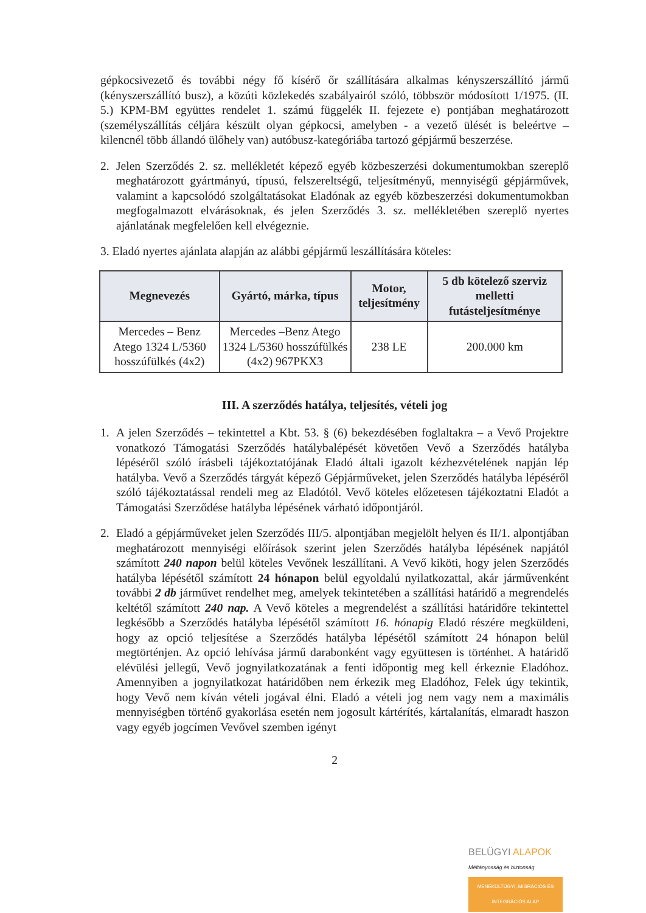gépkocsivezető és további négy fő kísérő őr szállítására alkalmas kényszerszállító jármű (kényszerszállító busz), a közúti közlekedés szabályairól szóló, többször módosított 1/1975. (II. 5.) KPM-BM együttes rendelet 1. számú függelék II. fejezete e) pontjában meghatározott (személyszállítás céljára készült olyan gépkocsi, amelyben - a vezető ülését is beleértve – kilencnél több állandó ülőhely van) autóbusz-kategóriába tartozó gépjármű beszerzése.
2. Jelen Szerződés 2. sz. mellékletét képező egyéb közbeszerzési dokumentumokban szereplő meghatározott gyártmányú, típusú, felszereltségű, teljesítményű, mennyiségű gépjárművek, valamint a kapcsolódó szolgáltatásokat Eladónak az egyéb közbeszerzési dokumentumokban megfogalmazott elvárásoknak, és jelen Szerződés 3. sz. mellékletében szereplő nyertes ajánlatának megfelelően kell elvégeznie.
3. Eladó nyertes ajánlata alapján az alábbi gépjármű leszállítására köteles:
| Megnevezés | Gyártó, márka, típus | Motor, teljesítmény | 5 db kötelező szerviz melletti futásteljesítménye |
| --- | --- | --- | --- |
| Mercedes – Benz Atego 1324 L/5360 hosszúfülkés (4x2) | Mercedes –Benz Atego 1324 L/5360 hosszúfülkés (4x2) 967PKX3 | 238 LE | 200.000 km |
III. A szerződés hatálya, teljesítés, vételi jog
1. A jelen Szerződés – tekintettel a Kbt. 53. § (6) bekezdésében foglaltakra – a Vevő Projektre vonatkozó Támogatási Szerződés hatálybalépését követően Vevő a Szerződés hatályba lépéséről szóló írásbeli tájékoztatójának Eladó általi igazolt kézhezvételének napján lép hatályba. Vevő a Szerződés tárgyát képező Gépjárműveket, jelen Szerződés hatályba lépéséről szóló tájékoztatással rendeli meg az Eladótól. Vevő köteles előzetesen tájékoztatni Eladót a Támogatási Szerződése hatályba lépésének várható időpontjáról.
2. Eladó a gépjárműveket jelen Szerződés III/5. alpontjában megjelölt helyen és II/1. alpontjában meghatározott mennyiségi előírások szerint jelen Szerződés hatályba lépésének napjától számított 240 napon belül köteles Vevőnek leszállítani. A Vevő kiköti, hogy jelen Szerződés hatályba lépésétől számított 24 hónapon belül egyoldalú nyilatkozattal, akár járművenként további 2 db járművet rendelhet meg, amelyek tekintetében a szállítási határidő a megrendelés keltétől számított 240 nap. A Vevő köteles a megrendelést a szállítási határidőre tekintettel legkésőbb a Szerződés hatályba lépésétől számított 16. hónapig Eladó részére megküldeni, hogy az opció teljesítése a Szerződés hatályba lépésétől számított 24 hónapon belül megtörténjen. Az opció lehívása jármű darabonként vagy együttesen is történhet. A határidő elévülési jellegű, Vevő jognyilatkozatának a fenti időpontig meg kell érkeznie Eladóhoz. Amennyiben a jognyilatkozat határidőben nem érkezik meg Eladóhoz, Felek úgy tekintik, hogy Vevő nem kíván vételi jogával élni. Eladó a vételi jog nem vagy nem a maximális mennyiségben történő gyakorlása esetén nem jogosult kártérítés, kártalanítás, elmaradt haszon vagy egyéb jogcímen Vevővel szemben igényt
2
BELÜGYI ALAPOK
Méltányosság és biztonság
MENEKÜLTÜGYI, MIGRÁCIÓS ÉS INTEGRÁCIÓS ALAP